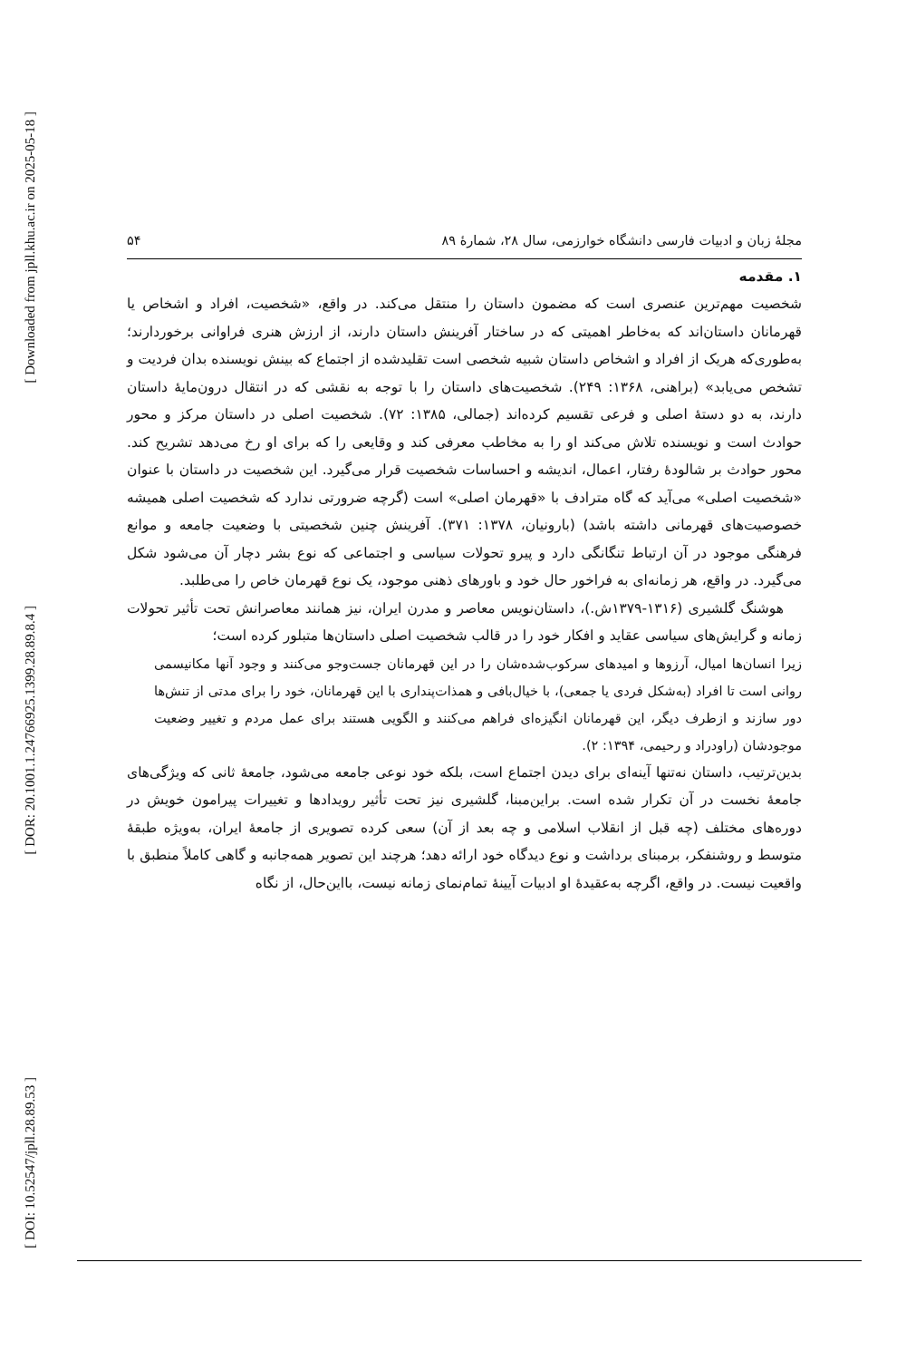[ Downloaded from jpll.khu.ac.ir on 2025-05-18 ]
[ DOR: 20.1001.1.24766925.1399.28.89.8.4 ]
[ DOI: 10.52547/jpll.28.89.53 ]
مجلهٔ زبان و ادبیات فارسی دانشگاه خوارزمی، سال ۲۸، شمارهٔ ۸۹ ۵۴
۱. مقدمه
شخصیت مهم‌ترین عنصری است که مضمون داستان را منتقل می‌کند. در واقع، «شخصیت، افراد و اشخاص یا قهرمانان داستان‌اند که به‌خاطر اهمیتی که در ساختار آفرینش داستان دارند، از ارزش هنری فراوانی برخوردارند؛ به‌طوری‌که هریک از افراد و اشخاص داستان شبیه شخصی است تقلیدشده از اجتماع که بینش نویسنده بدان فردیت و تشخص می‌یابد» (براهنی، ۱۳۶۸: ۲۴۹). شخصیت‌های داستان را با توجه به نقشی که در انتقال درون‌مایهٔ داستان دارند، به دو دستهٔ اصلی و فرعی تقسیم کرده‌اند (جمالی، ۱۳۸۵: ۷۲). شخصیت اصلی در داستان مرکز و محور حوادث است و نویسنده تلاش می‌کند او را به مخاطب معرفی کند و وقایعی را که برای او رخ می‌دهد تشریح کند. محور حوادث بر شالودهٔ رفتار، اعمال، اندیشه و احساسات شخصیت قرار می‌گیرد. این شخصیت در داستان با عنوان «شخصیت اصلی» می‌آید که گاه مترادف با «قهرمان اصلی» است (گرچه ضرورتی ندارد که شخصیت اصلی همیشه خصوصیت‌های قهرمانی داشته باشد) (بارونیان، ۱۳۷۸: ۳۷۱). آفرینش چنین شخصیتی با وضعیت جامعه و موانع فرهنگی موجود در آن ارتباط تنگانگی دارد و پیرو تحولات سیاسی و اجتماعی که نوع بشر دچار آن می‌شود شکل می‌گیرد. در واقع، هر زمانه‌ای به فراخور حال خود و باورهای ذهنی موجود، یک نوع قهرمان خاص را می‌طلبد.
هوشنگ گلشیری (۱۳۱۶-۱۳۷۹ش.)، داستان‌نویس معاصر و مدرن ایران، نیز همانند معاصرانش تحت تأثیر تحولات زمانه و گرایش‌های سیاسی عقاید و افکار خود را در قالب شخصیت اصلی داستان‌ها متبلور کرده است؛
زیرا انسان‌ها امیال، آرزوها و امیدهای سرکوب‌شده‌شان را در این قهرمانان جست‌وجو می‌کنند و وجود آنها مکانیسمی روانی است تا افراد (به‌شکل فردی یا جمعی)، با خیال‌بافی و همذات‌پنداری با این قهرمانان، خود را برای مدتی از تنش‌ها دور سازند و ازطرف دیگر، این قهرمانان انگیزه‌ای فراهم می‌کنند و الگویی هستند برای عمل مردم و تغییر وضعیت موجودشان (راودراد و رحیمی، ۱۳۹۴: ۲).
بدین‌ترتیب، داستان نه‌تنها آینه‌ای برای دیدن اجتماع است، بلکه خود نوعی جامعه می‌شود، جامعهٔ ثانی که ویژگی‌های جامعهٔ نخست در آن تکرار شده است. براین‌مبنا، گلشیری نیز تحت تأثیر رویدادها و تغییرات پیرامون خویش در دوره‌های مختلف (چه قبل از انقلاب اسلامی و چه بعد از آن) سعی کرده تصویری از جامعهٔ ایران، به‌ویژه طبقهٔ متوسط و روشنفکر، برمبنای برداشت و نوع دیدگاه خود ارائه دهد؛ هرچند این تصویر همه‌جانبه و گاهی کاملاً منطبق با واقعیت نیست. در واقع، اگرچه به‌عقیدهٔ او ادبیات آیینهٔ تمام‌نمای زمانه نیست، بااین‌حال، از نگاه